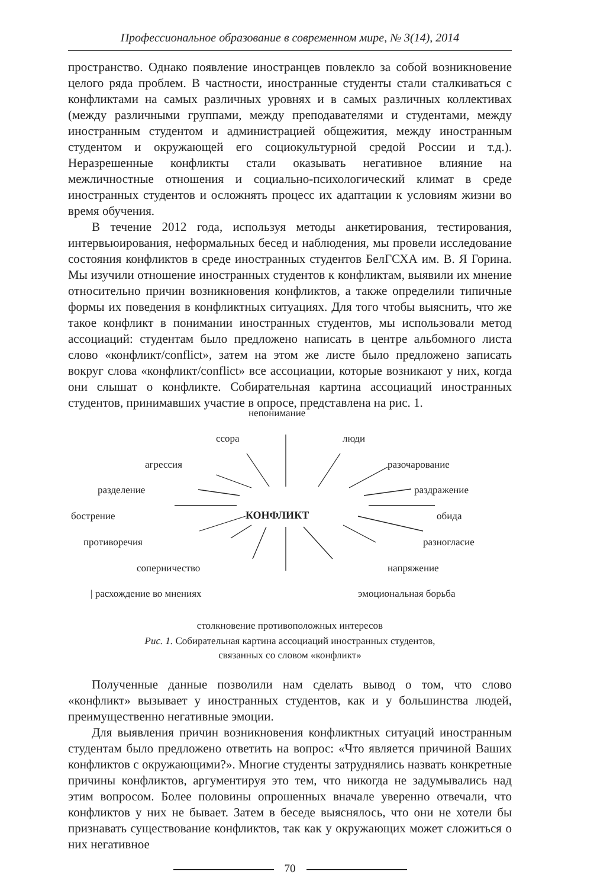Профессиональное образование в современном мире, № 3(14), 2014
пространство. Однако появление иностранцев повлекло за собой возникновение целого ряда проблем. В частности, иностранные студенты стали сталкиваться с конфликтами на самых различных уровнях и в самых различных коллективах (между различными группами, между преподавателями и студентами, между иностранным студентом и администрацией общежития, между иностранным студентом и окружающей его социокультурной средой России и т.д.). Неразрешенные конфликты стали оказывать негативное влияние на межличностные отношения и социально-психологический климат в среде иностранных студентов и осложнять процесс их адаптации к условиям жизни во время обучения.
В течение 2012 года, используя методы анкетирования, тестирования, интервьюирования, неформальных бесед и наблюдения, мы провели исследование состояния конфликтов в среде иностранных студентов БелГСХА им. В. Я Горина. Мы изучили отношение иностранных студентов к конфликтам, выявили их мнение относительно причин возникновения конфликтов, а также определили типичные формы их поведения в конфликтных ситуациях. Для того чтобы выяснить, что же такое конфликт в понимании иностранных студентов, мы использовали метод ассоциаций: студентам было предложено написать в центре альбомного листа слово «конфликт/conflict», затем на этом же листе было предложено записать вокруг слова «конфликт/conflict» все ассоциации, которые возникают у них, когда они слышат о конфликте. Собирательная картина ассоциаций иностранных студентов, принимавших участие в опросе, представлена на рис. 1.
непонимание
ссора люди
агрессия разочарование
разделение раздражение
бострение КОНФЛИКТ обида
противоречия разногласие
соперничество напряжение
| расхождение во мнениях эмоциональная борьба
столкновение противоположных интересов
Рис. 1. Собирательная картина ассоциаций иностранных студентов,
связанных со словом «конфликт»
Полученные данные позволили нам сделать вывод о том, что слово «конфликт» вызывает у иностранных студентов, как и у большинства людей, преимущественно негативные эмоции.
Для выявления причин возникновения конфликтных ситуаций иностранным студентам было предложено ответить на вопрос: «Что является причиной Ваших конфликтов с окружающими?». Многие студенты затруднялись назвать конкретные причины конфликтов, аргументируя это тем, что никогда не задумывались над этим вопросом. Более половины опрошенных вначале уверенно отвечали, что конфликтов у них не бывает. Затем в беседе выяснялось, что они не хотели бы признавать существование конфликтов, так как у окружающих может сложиться о них негативное
70